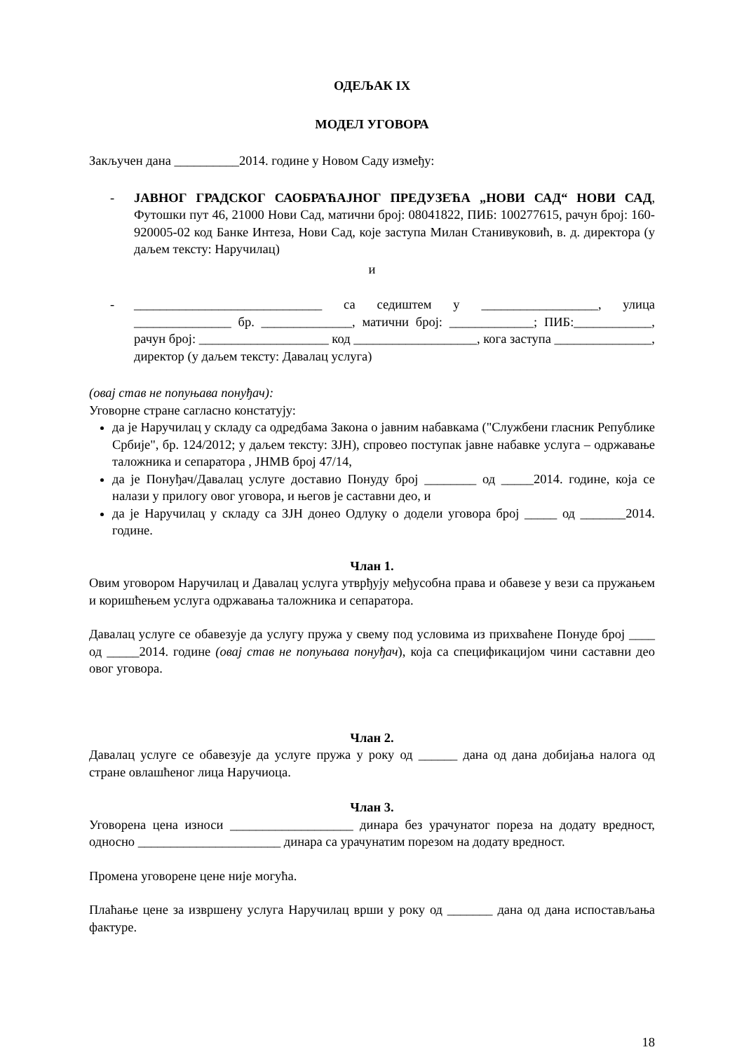ОДЕЉАК IX
МОДЕЛ УГОВОРА
Закључен дана __________2014. године у Новом Саду између:
- ЈАВНОГ ГРАДСКОГ САОБРАЋАЈНОГ ПРЕДУЗЕЋА „НОВИ САД“ НОВИ САД, Футошки пут 46, 21000 Нови Сад, матични број: 08041822, ПИБ: 100277615, рачун број: 160-920005-02 код Банке Интеза, Нови Сад, које заступа Милан Станивуковић, в. д. директора (у даљем тексту: Наручилац)
и
- _____________________________ са седиштем у __________________, улица _______________ бр. ______________, матични број: _____________; ПИБ:____________, рачун број: ____________________ код ___________________, кога заступа _______________, директор (у даљем тексту: Давалац услуга)
(овај став не попуњава понуђач):
Уговорне стране сагласно констатују:
да је Наручилац у складу са одредбама Закона о јавним набавкама ("Службени гласник Републике Србије", бр. 124/2012; у даљем тексту: ЗЈН), спровео поступак јавне набавке услуга – одржавање таложника и сепаратора , ЈНМВ број 47/14,
да је Понуђач/Давалац услуге доставио Понуду број ________ од _____2014. године, која се налази у прилогу овог уговора, и његов је саставни део, и
да је Наручилац у складу са ЗЈН донео Одлуку о додели уговора број _____ од _______2014. године.
Члан 1.
Овим уговором Наручилац и Давалац услуга утврђују међусобна права и обавезе у вези са пружањем и коришћењем услуга одржавања таложника и сепаратора.
Давалац услуге се обавезује да услугу пружа у свему под условима из прихваћене Понуде број ____ од _____2014. године (овај став не попуњава понуђач), која са спецификацијом чини саставни део овог уговора.
Члан 2.
Давалац услуге се обавезује да услуге пружа у року од ______ дана од дана добијања налога од стране овлашћеног лица Наручиоца.
Члан 3.
Уговорена цена износи ___________________ динара без урачунатог пореза на додату вредност, односно ______________________ динара са урачунатим порезом на додату вредност.
Промена уговорене цене није могућа.
Плаћање цене за извршену услуга Наручилац врши у року од _______ дана од дана испостављања фактуре.
18